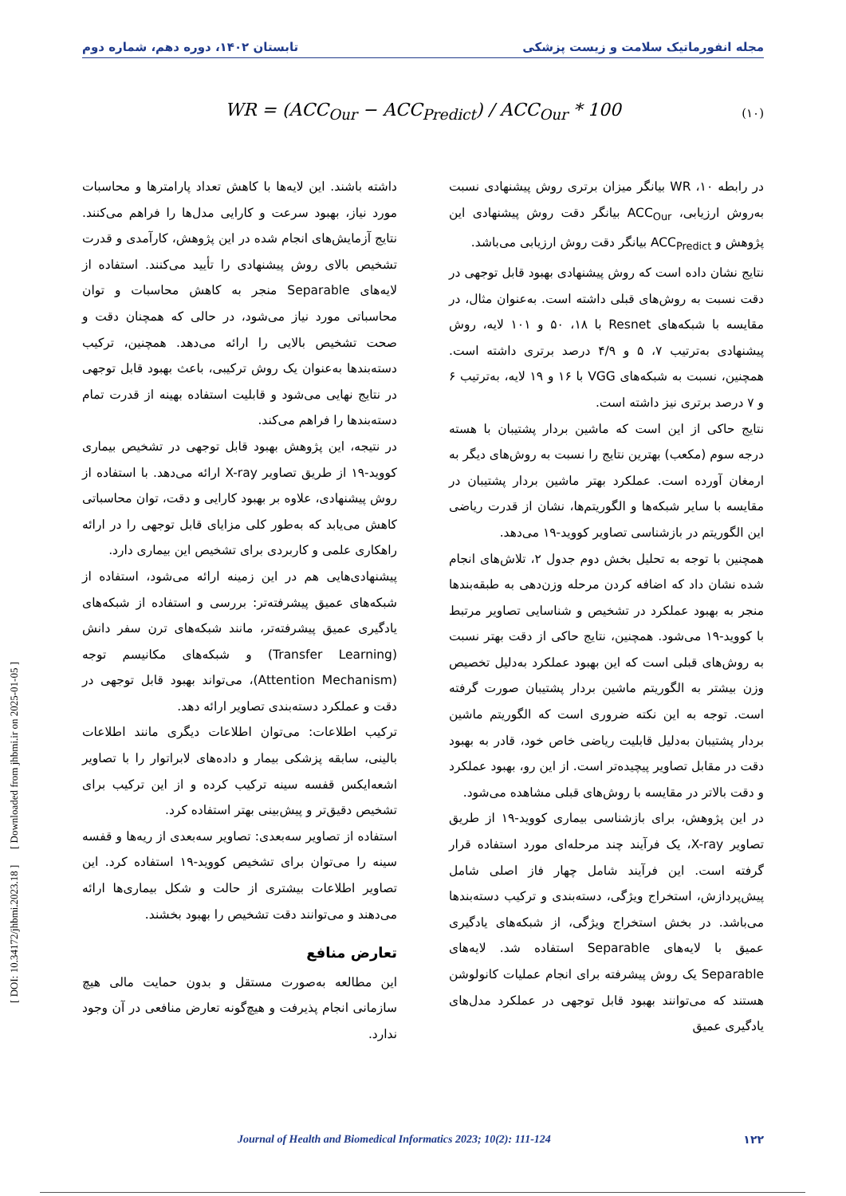مجله انفورماتیک سلامت و زیست پزشکی تابستان ۱۴۰۲، دوره دهم، شماره دوم
WR = (ACC<sub>Our</sub> − ACC<sub>Predict</sub>) / ACC<sub>Our</sub> * 100 (۱۰)
در رابطه ۱۰، WR بیانگر میزان برتری روش پیشنهادی نسبت به‌روش ارزیابی، ACC<sub>Our</sub> بیانگر دقت روش پیشنهادی این پژوهش و ACC<sub>Predict</sub> بیانگر دقت روش ارزیابی می‌باشد.
نتایج نشان داده است که روش پیشنهادی بهبود قابل توجهی در دقت نسبت به روش‌های قبلی داشته است. به‌عنوان مثال، در مقایسه با شبکه‌های Resnet با ۱۸، ۵۰ و ۱۰۱ لایه، روش پیشنهادی به‌ترتیب ۷، ۵ و ۴/۹ درصد برتری داشته است. همچنین، نسبت به شبکه‌های VGG با ۱۶ و ۱۹ لایه، به‌ترتیب ۶ و ۷ درصد برتری نیز داشته است.
نتایج حاکی از این است که ماشین بردار پشتیبان با هسته درجه سوم (مکعب) بهترین نتایج را نسبت به روش‌های دیگر به ارمغان آورده است. عملکرد بهتر ماشین بردار پشتیبان در مقایسه با سایر شبکه‌ها و الگوریتم‌ها، نشان از قدرت ریاضی این الگوریتم در بازشناسی تصاویر کووید-۱۹ می‌دهد.
همچنین با توجه به تحلیل بخش دوم جدول ۲، تلاش‌های انجام شده نشان داد که اضافه کردن مرحله وزن‌دهی به طبقه‌بندها منجر به بهبود عملکرد در تشخیص و شناسایی تصاویر مرتبط با کووید-۱۹ می‌شود. همچنین، نتایج حاکی از دقت بهتر نسبت به روش‌های قبلی است که این بهبود عملکرد به‌دلیل تخصیص وزن بیشتر به الگوریتم ماشین بردار پشتیبان صورت گرفته است. توجه به این نکته ضروری است که الگوریتم ماشین بردار پشتیبان به‌دلیل قابلیت ریاضی خاص خود، قادر به بهبود دقت در مقابل تصاویر پیچیده‌تر است. از این رو، بهبود عملکرد و دقت بالاتر در مقایسه با روش‌های قبلی مشاهده می‌شود.
در این پژوهش، برای بازشناسی بیماری کووید-۱۹ از طریق تصاویر X-ray، یک فرآیند چند مرحله‌ای مورد استفاده قرار گرفته است. این فرآیند شامل چهار فاز اصلی شامل پیش‌پردازش، استخراج ویژگی، دسته‌بندی و ترکیب دسته‌بندها می‌باشد. در بخش استخراج ویژگی، از شبکه‌های یادگیری عمیق با لایه‌های Separable استفاده شد. لایه‌های Separable یک روش پیشرفته برای انجام عملیات کانولوشن هستند که می‌توانند بهبود قابل توجهی در عملکرد مدل‌های یادگیری عمیق
داشته باشند. این لایه‌ها با کاهش تعداد پارامترها و محاسبات مورد نیاز، بهبود سرعت و کارایی مدل‌ها را فراهم می‌کنند. نتایج آزمایش‌های انجام شده در این پژوهش، کارآمدی و قدرت تشخیص بالای روش پیشنهادی را تأیید می‌کنند. استفاده از لایه‌های Separable منجر به کاهش محاسبات و توان محاسباتی مورد نیاز می‌شود، در حالی که همچنان دقت و صحت تشخیص بالایی را ارائه می‌دهد. همچنین، ترکیب دسته‌بندها به‌عنوان یک روش ترکیبی، باعث بهبود قابل توجهی در نتایج نهایی می‌شود و قابلیت استفاده بهینه از قدرت تمام دسته‌بندها را فراهم می‌کند.
در نتیجه، این پژوهش بهبود قابل توجهی در تشخیص بیماری کووید-۱۹ از طریق تصاویر X-ray ارائه می‌دهد. با استفاده از روش پیشنهادی، علاوه بر بهبود کارایی و دقت، توان محاسباتی کاهش می‌یابد که به‌طور کلی مزایای قابل توجهی را در ارائه راهکاری علمی و کاربردی برای تشخیص این بیماری دارد.
پیشنهادی‌هایی هم در این زمینه ارائه می‌شود، استفاده از شبکه‌های عمیق پیشرفته‌تر: بررسی و استفاده از شبکه‌های یادگیری عمیق پیشرفته‌تر، مانند شبکه‌های ترن سفر دانش (Transfer Learning) و شبکه‌های مکانیسم توجه (Attention Mechanism)، می‌تواند بهبود قابل توجهی در دقت و عملکرد دسته‌بندی تصاویر ارائه دهد.
ترکیب اطلاعات: می‌توان اطلاعات دیگری مانند اطلاعات بالینی، سابقه پزشکی بیمار و داده‌های لابراتوار را با تصاویر اشعه‌ایکس قفسه سینه ترکیب کرده و از این ترکیب برای تشخیص دقیق‌تر و پیش‌بینی بهتر استفاده کرد.
استفاده از تصاویر سه‌بعدی: تصاویر سه‌بعدی از ریه‌ها و قفسه سینه را می‌توان برای تشخیص کووید-۱۹ استفاده کرد. این تصاویر اطلاعات بیشتری از حالت و شکل بیماری‌ها ارائه می‌دهند و می‌توانند دقت تشخیص را بهبود بخشند.
تعارض منافع
این مطالعه به‌صورت مستقل و بدون حمایت مالی هیچ سازمانی انجام پذیرفت و هیچ‌گونه تعارض منافعی در آن وجود ندارد.
[ DOI: 10.34172/jhbmi.2023.18 ] [ Downloaded from jhbmi.ir on 2025-01-05 ]
Journal of Health and Biomedical Informatics 2023; 10(2): 111-124 ۱۲۲